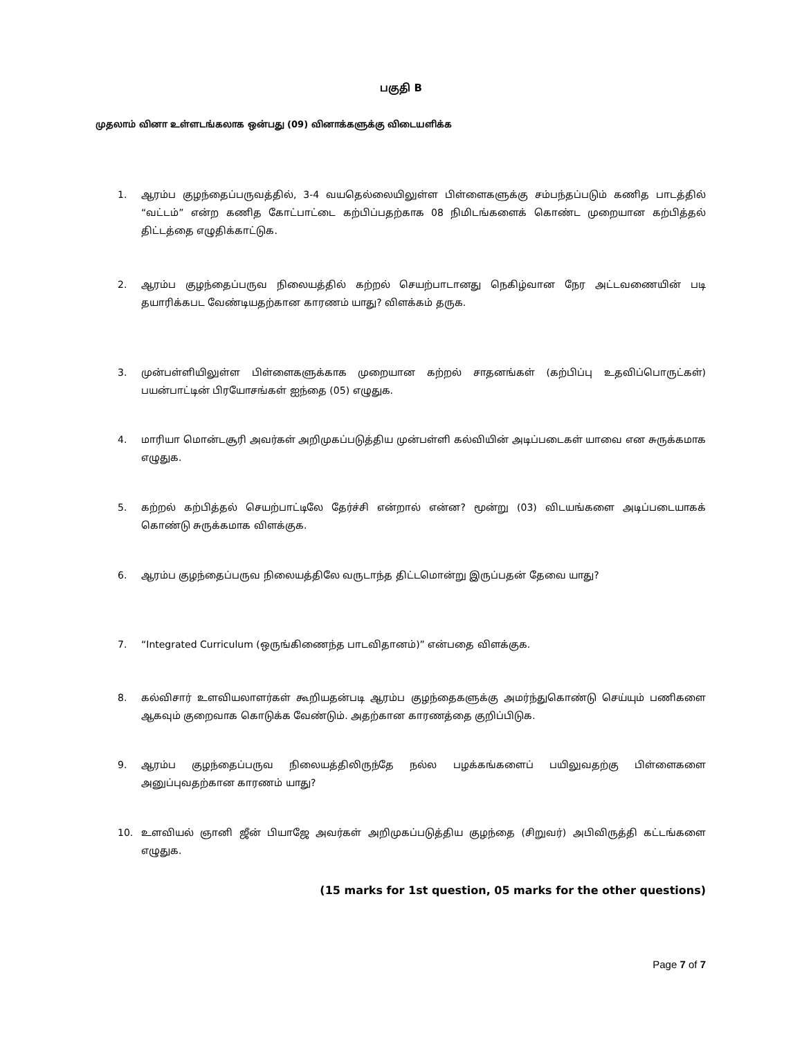பகுதி B
முதலாம் வினா உள்ளடங்கலாக ஒன்பது (09) வினாக்களுக்கு விடையளிக்க
1. ஆரம்ப குழந்தைப்பருவத்தில், 3-4 வயதெல்லையிலுள்ள பிள்ளைகளுக்கு சம்பந்தப்படும் கணித பாடத்தில் “வட்டம்” என்ற கணித கோட்பாட்டை கற்பிப்பதற்காக 08 நிமிடங்களைக் கொண்ட முறையான கற்பித்தல் திட்டத்தை எழுதிக்காட்டுக.
2. ஆரம்ப குழந்தைப்பருவ நிலையத்தில் கற்றல் செயற்பாடானது நெகிழ்வான நேர அட்டவணையின் படி தயாரிக்கபட வேண்டியதற்கான காரணம் யாது? விளக்கம் தருக.
3. முன்பள்ளியிலுள்ள பிள்ளைகளுக்காக முறையான கற்றல் சாதனங்கள் (கற்பிப்பு உதவிப்பொருட்கள்) பயன்பாட்டின் பிரயோசங்கள் ஐந்தை (05) எழுதுக.
4. மாரியா மொன்டசூரி அவர்கள் அறிமுகப்படுத்திய முன்பள்ளி கல்வியின் அடிப்படைகள் யாவை என சுருக்கமாக எழுதுக.
5. கற்றல் கற்பித்தல் செயற்பாட்டிலே தேர்ச்சி என்றால் என்ன? மூன்று (03) விடயங்களை அடிப்படையாகக் கொண்டு சுருக்கமாக விளக்குக.
6. ஆரம்ப குழந்தைப்பருவ நிலையத்திலே வருடாந்த திட்டமொன்று இருப்பதன் தேவை யாது?
7. “Integrated Curriculum (ஒருங்கிணைந்த பாடவிதானம்)” என்பதை விளக்குக.
8. கல்விசார் உளவியலாளர்கள் கூறியதன்படி ஆரம்ப குழந்தைகளுக்கு அமர்ந்துகொண்டு செய்யும் பணிகளை ஆகவும் குறைவாக கொடுக்க வேண்டும். அதற்கான காரணத்தை குறிப்பிடுக.
9. ஆரம்ப குழந்தைப்பருவ நிலையத்திலிருந்தே நல்ல பழக்கங்களைப் பயிலுவதற்கு பிள்ளைகளை அனுப்புவதற்கான காரணம் யாது?
10. உளவியல் ஞானி ஜீன் பியாஜே அவர்கள் அறிமுகப்படுத்திய குழந்தை (சிறுவர்) அபிவிருத்தி கட்டங்களை எழுதுக.
(15 marks for 1st question, 05 marks for the other questions)
Page 7 of 7